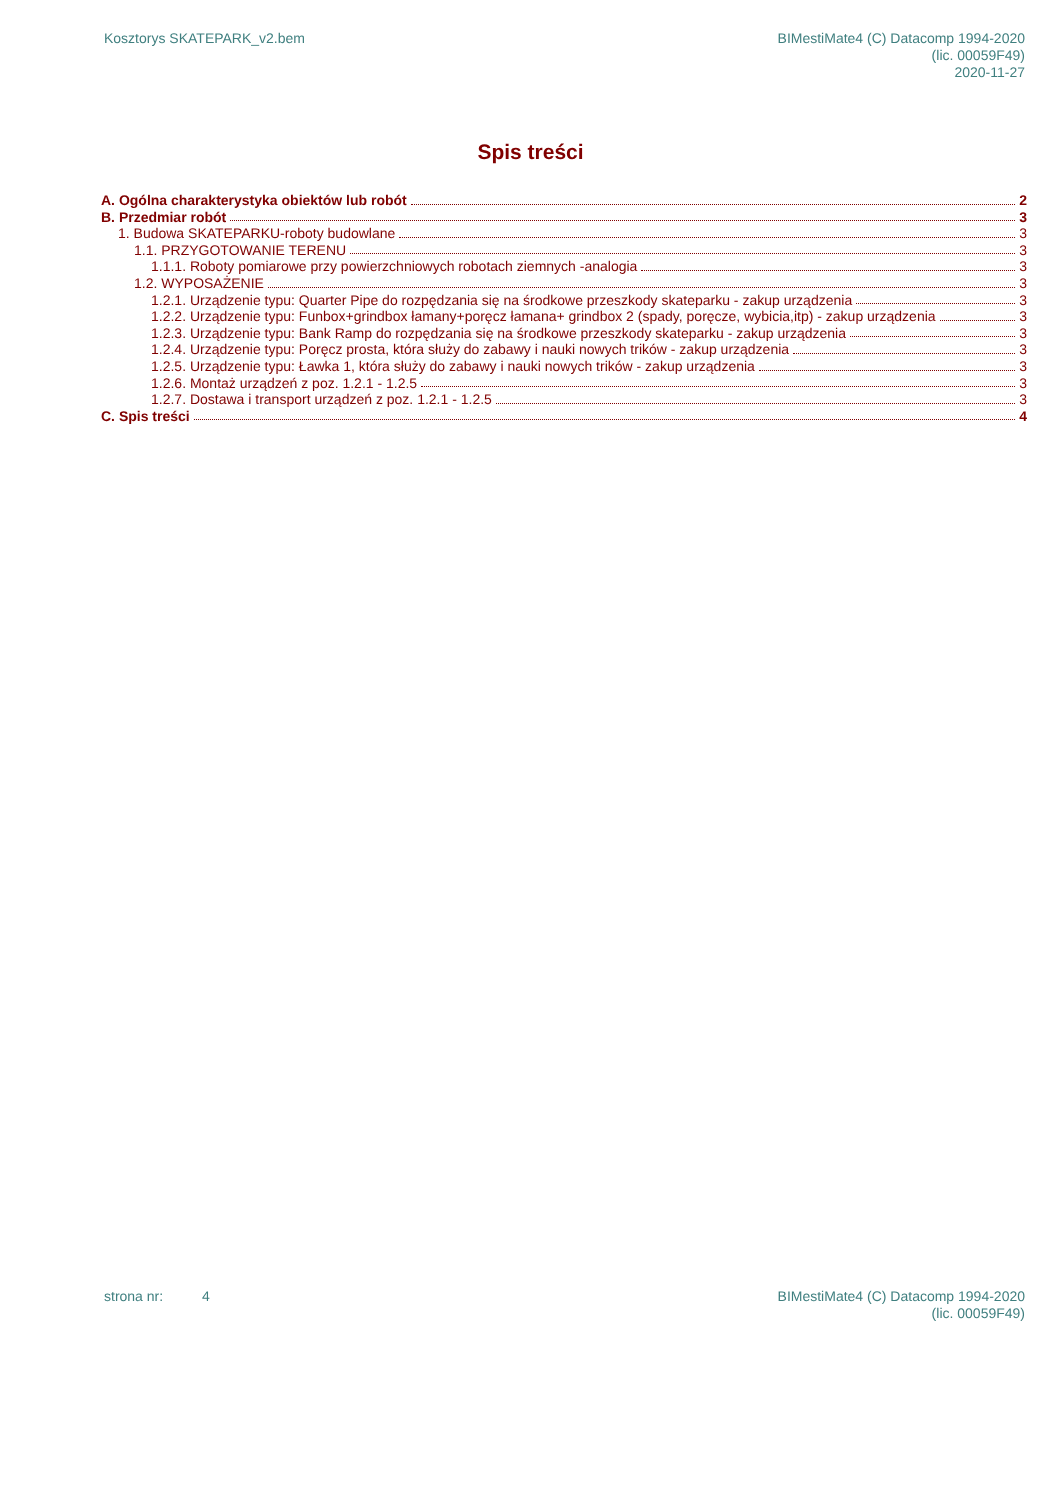Kosztorys SKATEPARK_v2.bem BIMestiMate4 (C) Datacomp 1994-2020
(lic. 00059F49)
2020-11-27
Spis treści
A. Ogólna charakterystyka obiektów lub robót 2
B. Przedmiar robót 3
1. Budowa SKATEPARKU-roboty budowlane 3
1.1. PRZYGOTOWANIE TERENU 3
1.1.1. Roboty pomiarowe przy powierzchniowych robotach ziemnych -analogia 3
1.2. WYPOSAŻENIE 3
1.2.1. Urządzenie typu: Quarter Pipe do rozpędzania się na środkowe przeszkody skateparku - zakup urządzenia 3
1.2.2. Urządzenie typu: Funbox+grindbox łamany+poręcz łamana+ grindbox 2 (spady, poręcze, wybicia,itp) - zakup urządzenia 3
1.2.3. Urządzenie typu: Bank Ramp do rozpędzania się na środkowe przeszkody skateparku - zakup urządzenia 3
1.2.4. Urządzenie typu: Poręcz prosta, która służy do zabawy i nauki nowych trików - zakup urządzenia 3
1.2.5. Urządzenie typu: Ławka 1, która służy do zabawy i nauki nowych trików - zakup urządzenia 3
1.2.6. Montaż urządzeń z poz. 1.2.1 - 1.2.5 3
1.2.7. Dostawa i transport urządzeń z poz. 1.2.1 - 1.2.5 3
C. Spis treści 4
strona nr: 4 BIMestiMate4 (C) Datacomp 1994-2020
(lic. 00059F49)